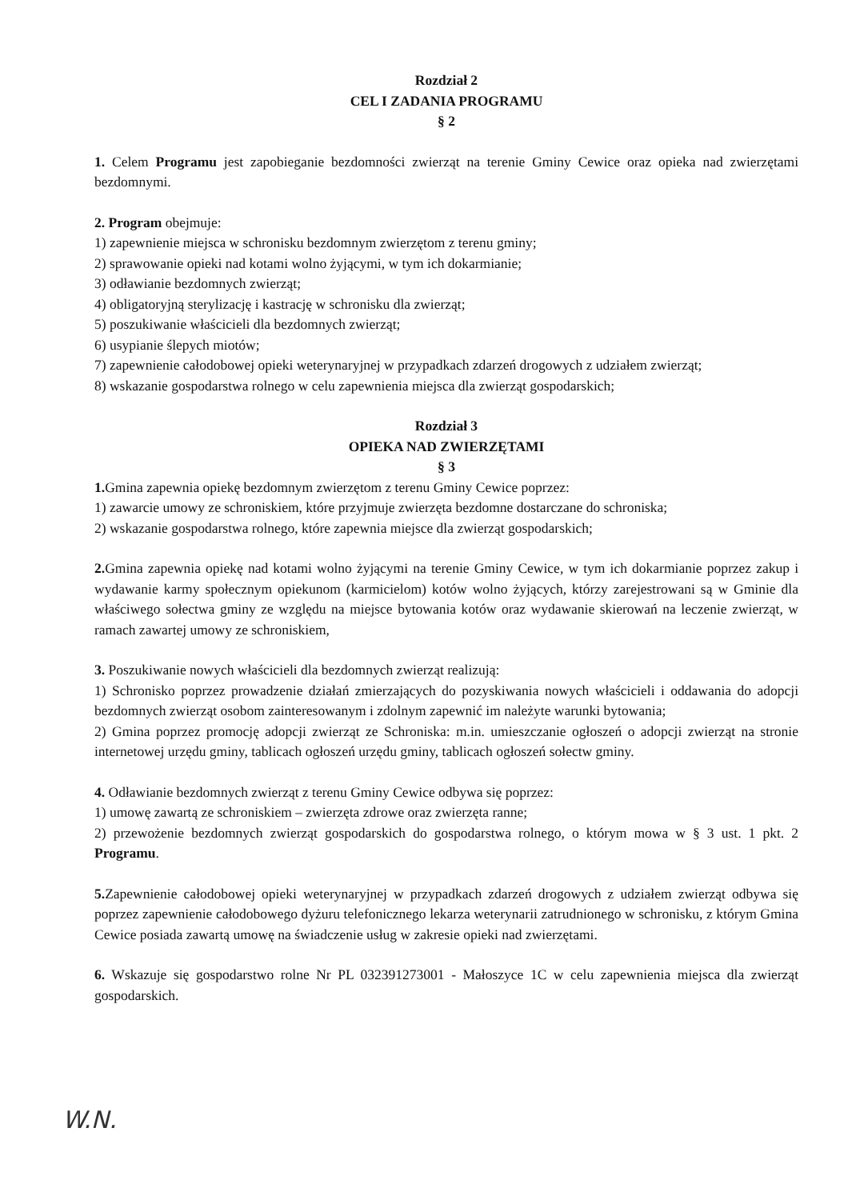Rozdział 2
CEL I ZADANIA PROGRAMU
§ 2
1. Celem Programu jest zapobieganie bezdomności zwierząt na terenie Gminy Cewice oraz opieka nad zwierzętami bezdomnymi.
2. Program obejmuje:
1) zapewnienie miejsca w schronisku bezdomnym zwierzętom z terenu gminy;
2) sprawowanie opieki nad kotami wolno żyjącymi, w tym ich dokarmianie;
3) odławianie bezdomnych zwierząt;
4) obligatoryjną sterylizację i kastrację w schronisku dla zwierząt;
5) poszukiwanie właścicieli dla bezdomnych zwierząt;
6) usypianie ślepych miotów;
7) zapewnienie całodobowej opieki weterynaryjnej w przypadkach zdarzeń drogowych z udziałem zwierząt;
8) wskazanie gospodarstwa rolnego w celu zapewnienia miejsca dla zwierząt gospodarskich;
Rozdział 3
OPIEKA NAD ZWIERZĘTAMI
§ 3
1. Gmina zapewnia opiekę bezdomnym zwierzętom z terenu Gminy Cewice poprzez:
1) zawarcie umowy ze schroniskiem, które przyjmuje zwierzęta bezdomne dostarczane do schroniska;
2) wskazanie gospodarstwa rolnego, które zapewnia miejsce dla zwierząt gospodarskich;
2. Gmina zapewnia opiekę nad kotami wolno żyjącymi na terenie Gminy Cewice, w tym ich dokarmianie poprzez zakup i wydawanie karmy społecznym opiekunom (karmicielom) kotów wolno żyjących, którzy zarejestrowani są w Gminie dla właściwego sołectwa gminy ze względu na miejsce bytowania kotów oraz wydawanie skierowań na leczenie zwierząt, w ramach zawartej umowy ze schroniskiem,
3. Poszukiwanie nowych właścicieli dla bezdomnych zwierząt realizują:
1) Schronisko poprzez prowadzenie działań zmierzających do pozyskiwania nowych właścicieli i oddawania do adopcji bezdomnych zwierząt osobom zainteresowanym i zdolnym zapewnić im należyte warunki bytowania;
2) Gmina poprzez promocję adopcji zwierząt ze Schroniska: m.in. umieszczanie ogłoszeń o adopcji zwierząt na stronie internetowej urzędu gminy, tablicach ogłoszeń urzędu gminy, tablicach ogłoszeń sołectw gminy.
4. Odławianie bezdomnych zwierząt z terenu Gminy Cewice odbywa się poprzez:
1) umowę zawartą ze schroniskiem – zwierzęta zdrowe oraz zwierzęta ranne;
2) przewożenie bezdomnych zwierząt gospodarskich do gospodarstwa rolnego, o którym mowa w § 3 ust. 1 pkt. 2 Programu.
5. Zapewnienie całodobowej opieki weterynaryjnej w przypadkach zdarzeń drogowych z udziałem zwierząt odbywa się poprzez zapewnienie całodobowego dyżuru telefonicznego lekarza weterynarii zatrudnionego w schronisku, z którym Gmina Cewice posiada zawartą umowę na świadczenie usług w zakresie opieki nad zwierzętami.
6. Wskazuje się gospodarstwo rolne Nr PL 032391273001 - Małoszyce 1C w celu zapewnienia miejsca dla zwierząt gospodarskich.
W.N.